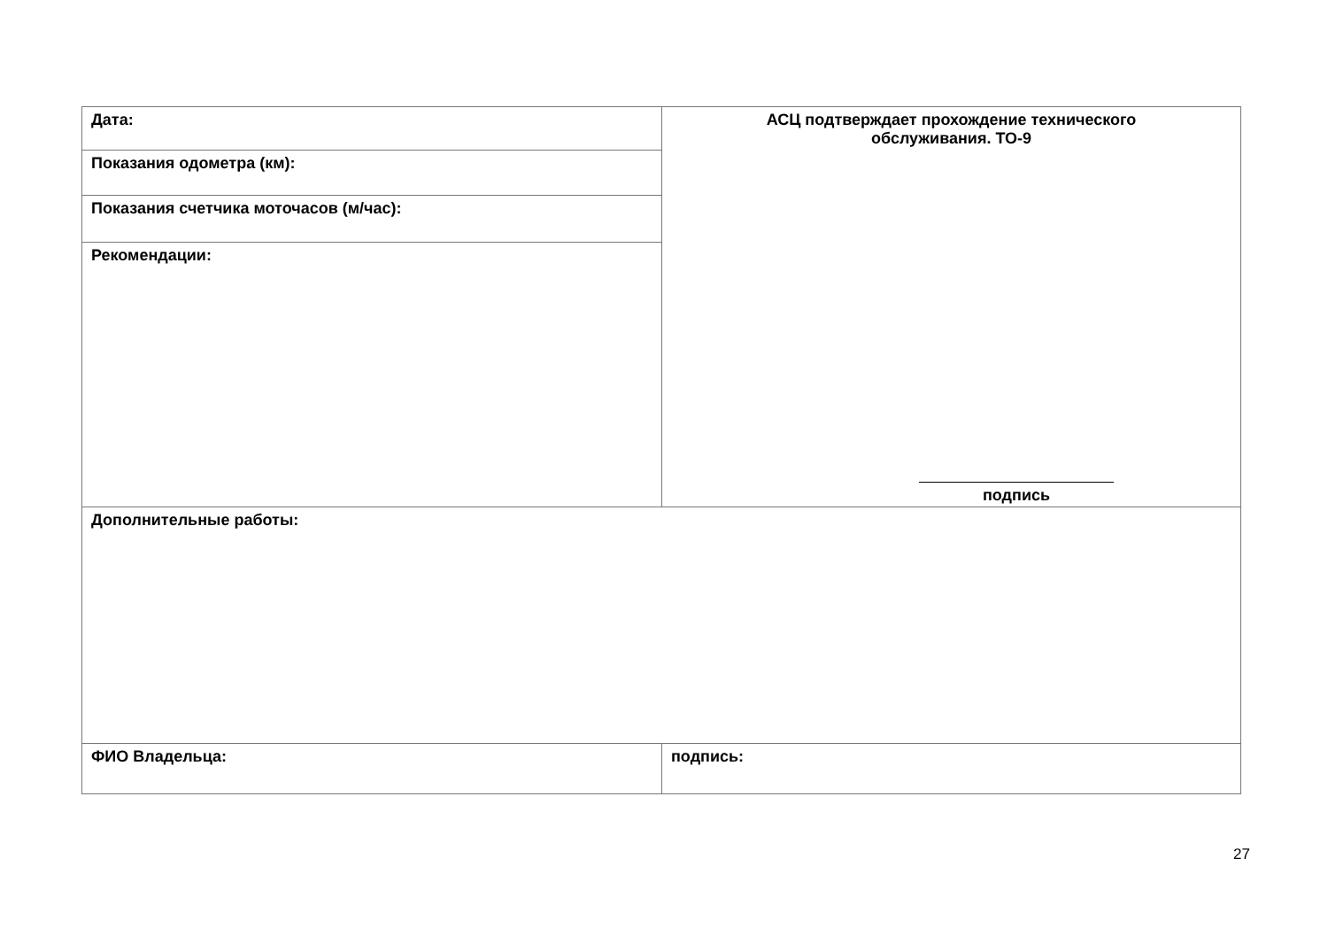| Дата: | АСЦ подтверждает прохождение технического обслуживания. ТО-9 подпись |
| Показания одометра (км): | |
| Показания счетчика моточасов (м/час): | |
| Рекомендации: | |
| Дополнительные работы: | |
| ФИО Владельца: | подпись: |
27